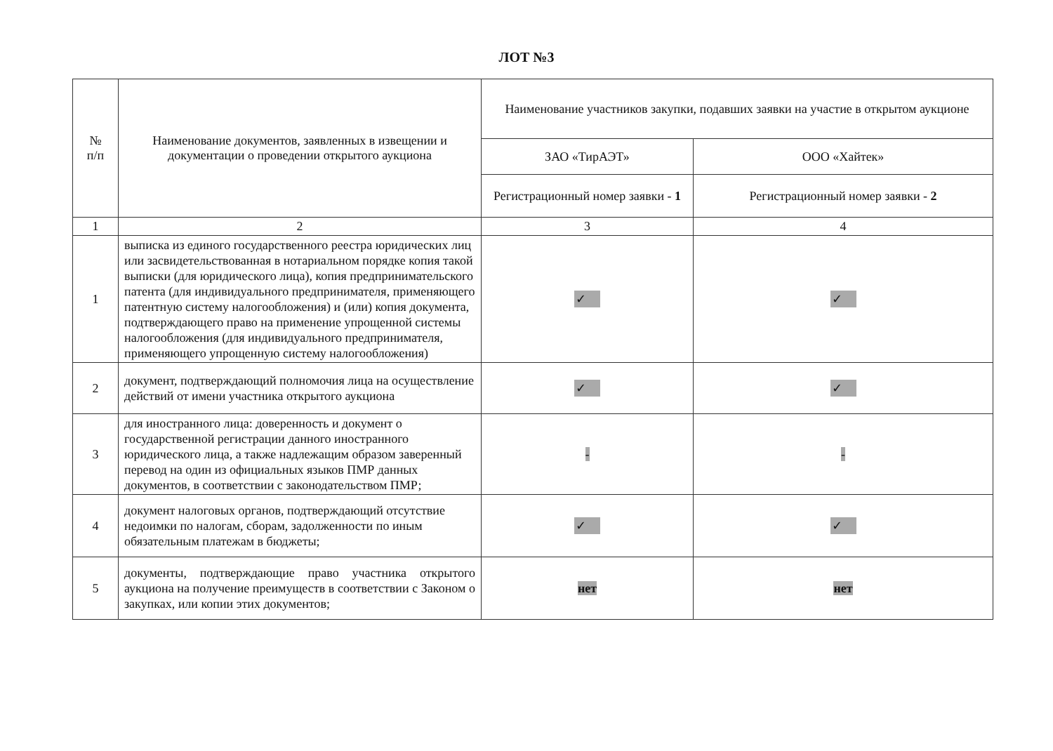ЛОТ №3
| № п/п | Наименование документов, заявленных в извещении и документации о проведении открытого аукциона | Наименование участников закупки, подавших заявки на участие в открытом аукционе | |
| --- | --- | --- | --- |
| | | ЗАО «ТирАЭТ» | ООО «Хайтек» |
| | | Регистрационный номер заявки - 1 | Регистрационный номер заявки - 2 |
| 1 | 2 | 3 | 4 |
| 1 | выписка из единого государственного реестра юридических лиц или засвидетельствованная в нотариальном порядке копия такой выписки (для юридического лица), копия предпринимательского патента (для индивидуального предпринимателя, применяющего патентную систему налогообложения) и (или) копия документа, подтверждающего право на применение упрощенной системы налогообложения (для индивидуального предпринимателя, применяющего упрощенную систему налогообложения) | ✓ | ✓ |
| 2 | документ, подтверждающий полномочия лица на осуществление действий от имени участника открытого аукциона | ✓ | ✓ |
| 3 | для иностранного лица: доверенность и документ о государственной регистрации данного иностранного юридического лица, а также надлежащим образом заверенный перевод на один из официальных языков ПМР данных документов, в соответствии с законодательством ПМР; | - | - |
| 4 | документ налоговых органов, подтверждающий отсутствие недоимки по налогам, сборам, задолженности по иным обязательным платежам в бюджеты; | ✓ | ✓ |
| 5 | документы, подтверждающие право участника открытого аукциона на получение преимуществ в соответствии с Законом о закупках, или копии этих документов; | нет | нет |